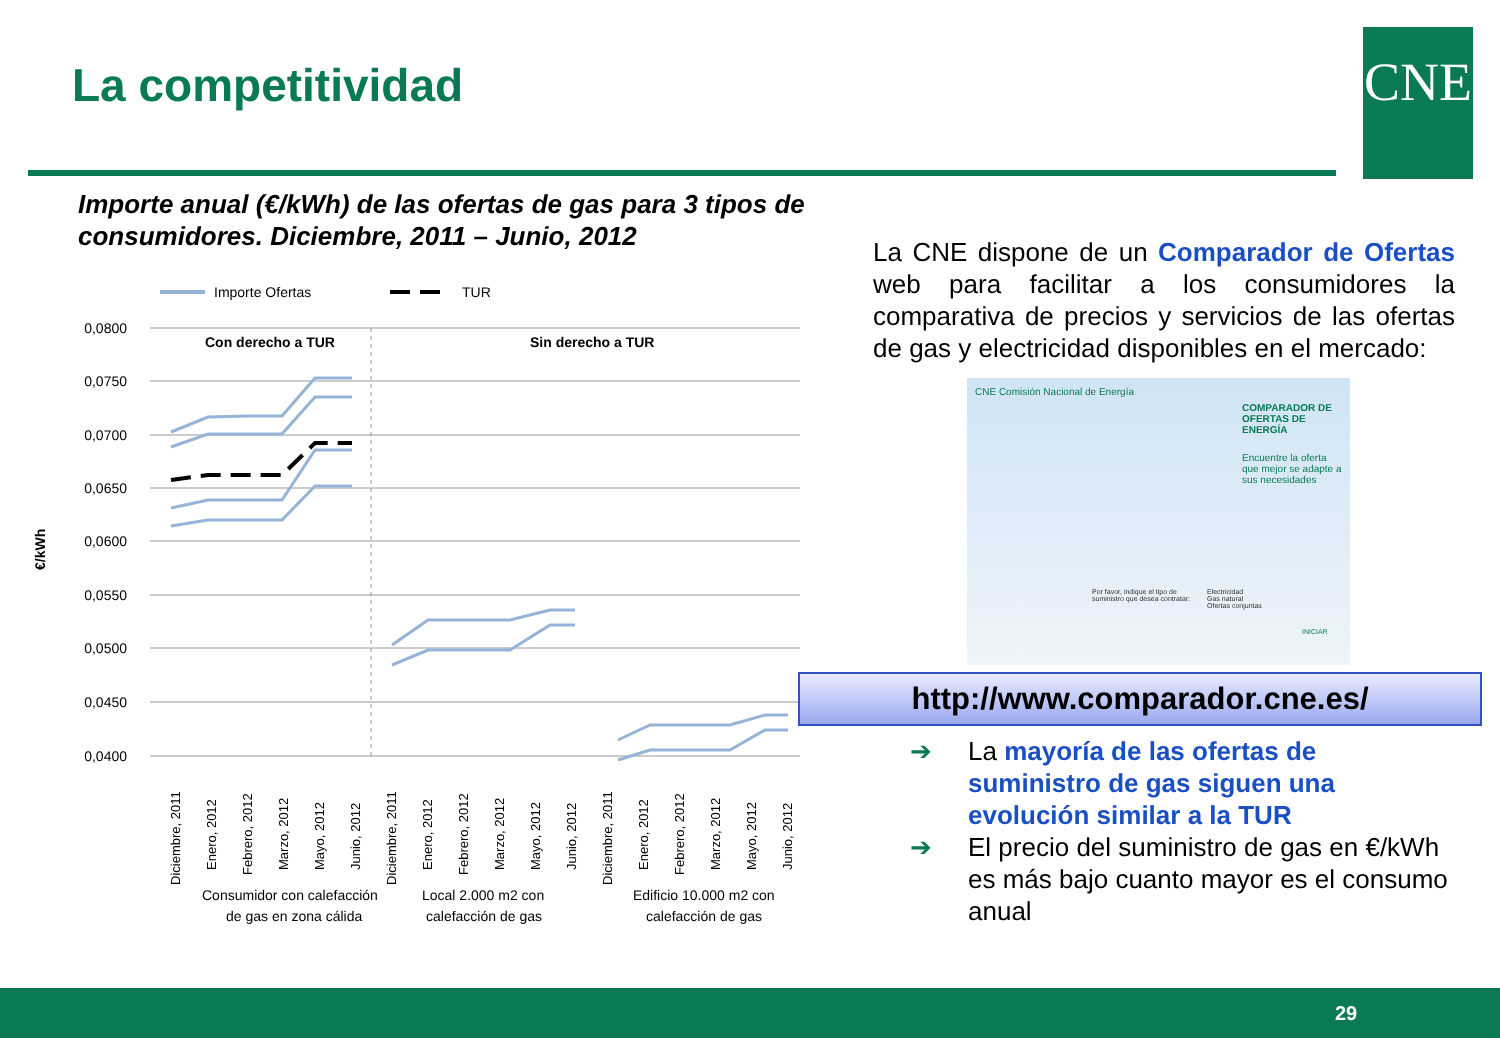La competitividad CNE
Importe anual (€/kWh) de las ofertas de gas para 3 tipos de consumidores. Diciembre, 2011 – Junio, 2012
Importe Ofertas
TUR
0,0800
0,0750
0,0700
0,0650
0,0600
0,0550
0,0500
0,0450
0,0400
€/kWh
Con derecho a TUR
Sin derecho a TUR
Consumidor con calefacción
de gas en zona cálida
Local 2.000 m2 con
calefacción de gas
Edificio 10.000 m2 con
calefacción de gas
Diciembre, 2011
Enero, 2012
Febrero, 2012
Marzo, 2012
Mayo, 2012
Junio, 2012
Diciembre, 2011
Enero, 2012
Febrero, 2012
Marzo, 2012
Mayo, 2012
Junio, 2012
Diciembre, 2011
Enero, 2012
Febrero, 2012
Marzo, 2012
Mayo, 2012
Junio, 2012
La CNE dispone de un Comparador de Ofertas web para facilitar a los consumidores la comparativa de precios y servicios de las ofertas de gas y electricidad disponibles en el mercado:
CNE Comisión Nacional de Energía
COMPARADOR DE OFERTAS DE ENERGÍA
Encuentre la oferta que mejor se adapte a sus necesidades
Por favor, indique el tipo de suministro que desea contratar:
Electricidad
Gas natural
Ofertas conjuntas
INICIAR
http://www.comparador.cne.es/
➔ La mayoría de las ofertas de suministro de gas siguen una evolución similar a la TUR
➔ El precio del suministro de gas en €/kWh es más bajo cuanto mayor es el consumo anual
29